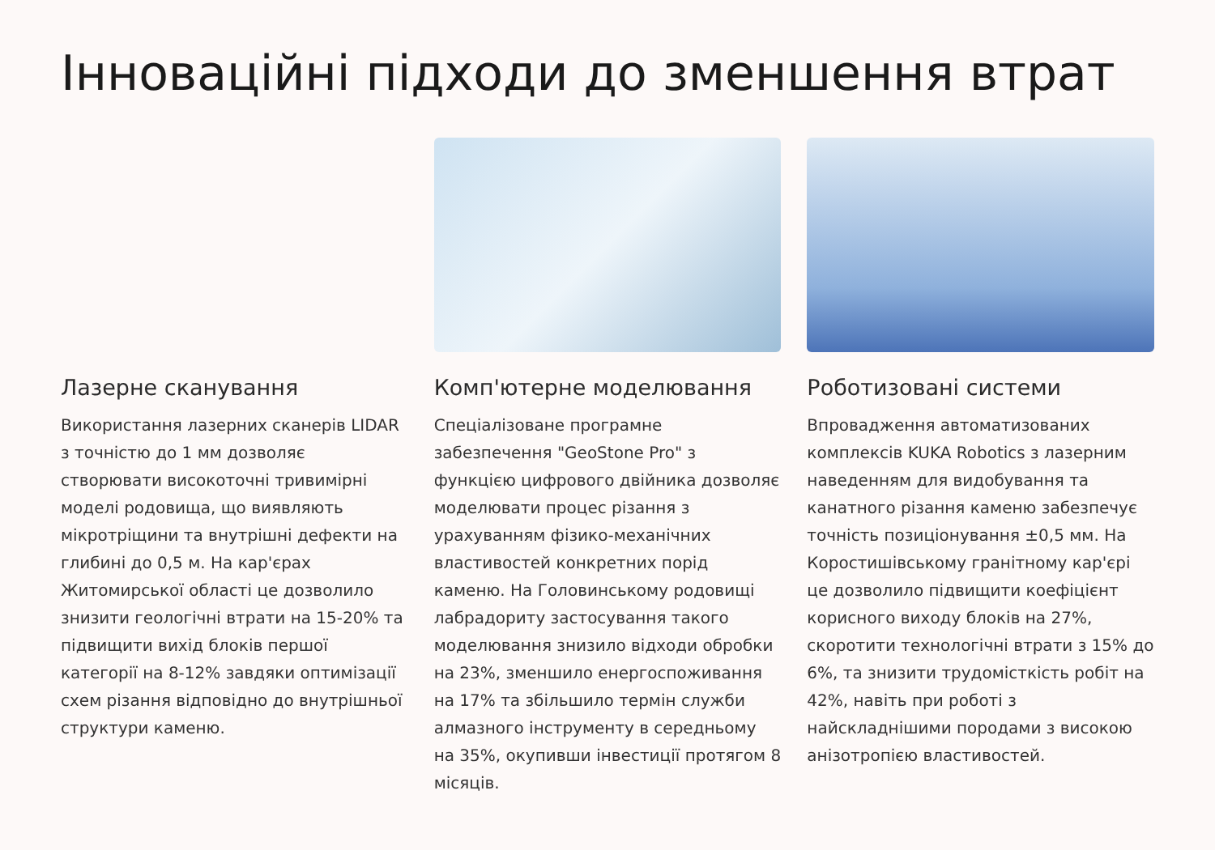Інноваційні підходи до зменшення втрат
Лазерне сканування
Використання лазерних сканерів LIDAR з точністю до 1 мм дозволяє створювати високоточні тривимірні моделі родовища, що виявляють мікротріщини та внутрішні дефекти на глибині до 0,5 м. На кар'єрах Житомирської області це дозволило знизити геологічні втрати на 15-20% та підвищити вихід блоків першої категорії на 8-12% завдяки оптимізації схем різання відповідно до внутрішньої структури каменю.
Комп'ютерне моделювання
Спеціалізоване програмне забезпечення "GeoStone Pro" з функцією цифрового двійника дозволяє моделювати процес різання з урахуванням фізико-механічних властивостей конкретних порід каменю. На Головинському родовищі лабрадориту застосування такого моделювання знизило відходи обробки на 23%, зменшило енергоспоживання на 17% та збільшило термін служби алмазного інструменту в середньому на 35%, окупивши інвестиції протягом 8 місяців.
Роботизовані системи
Впровадження автоматизованих комплексів KUKA Robotics з лазерним наведенням для видобування та канатного різання каменю забезпечує точність позиціонування ±0,5 мм. На Коростишівському гранітному кар'єрі це дозволило підвищити коефіцієнт корисного виходу блоків на 27%, скоротити технологічні втрати з 15% до 6%, та знизити трудомісткість робіт на 42%, навіть при роботі з найскладнішими породами з високою анізотропією властивостей.